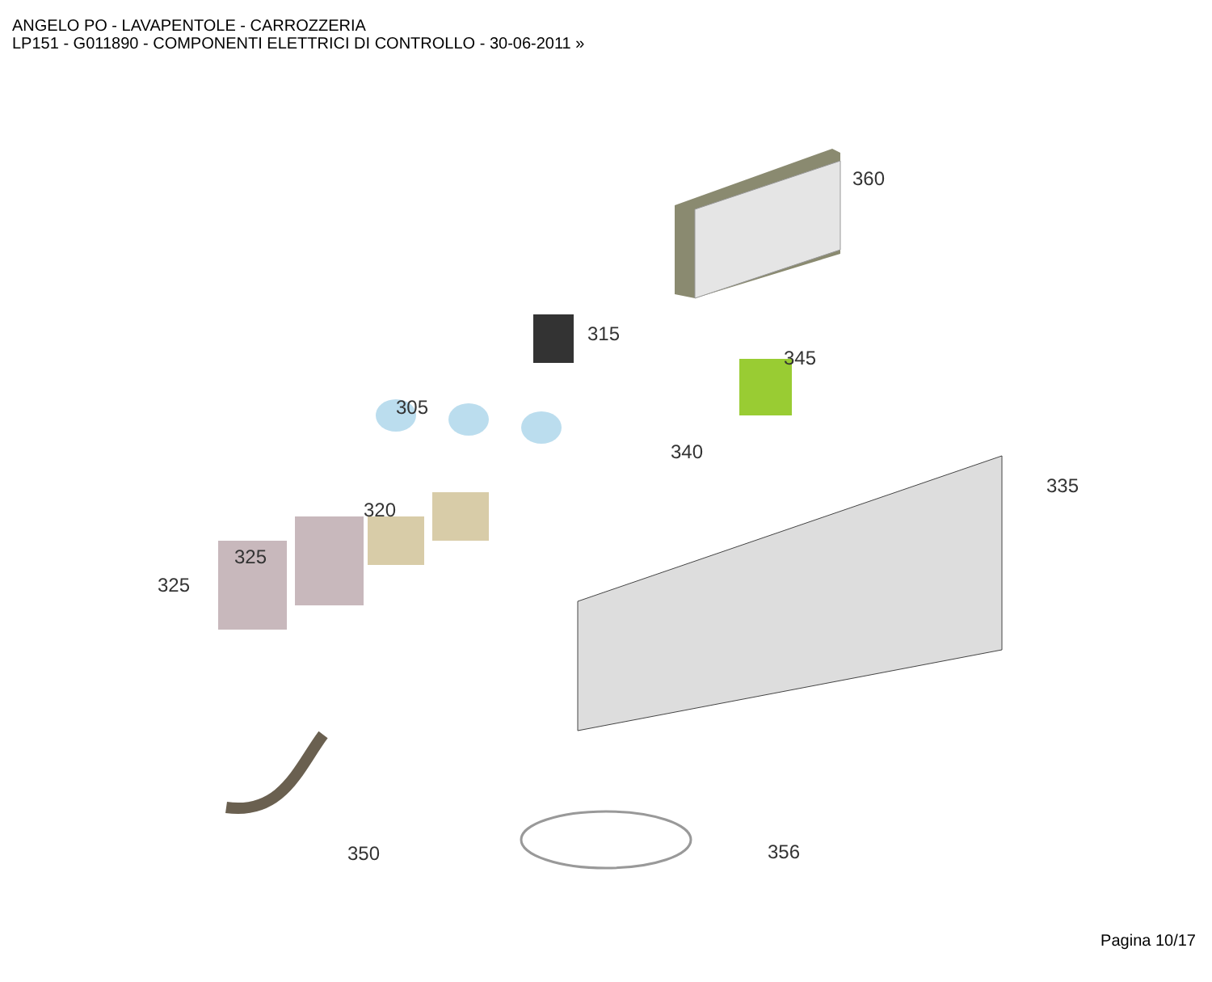ANGELO PO - LAVAPENTOLE - CARROZZERIA
LP151 - G011890 - COMPONENTI ELETTRICI DI CONTROLLO - 30-06-2011 »
360
315
345
305
340
335
320
325
325
350
356
Pagina 10/17